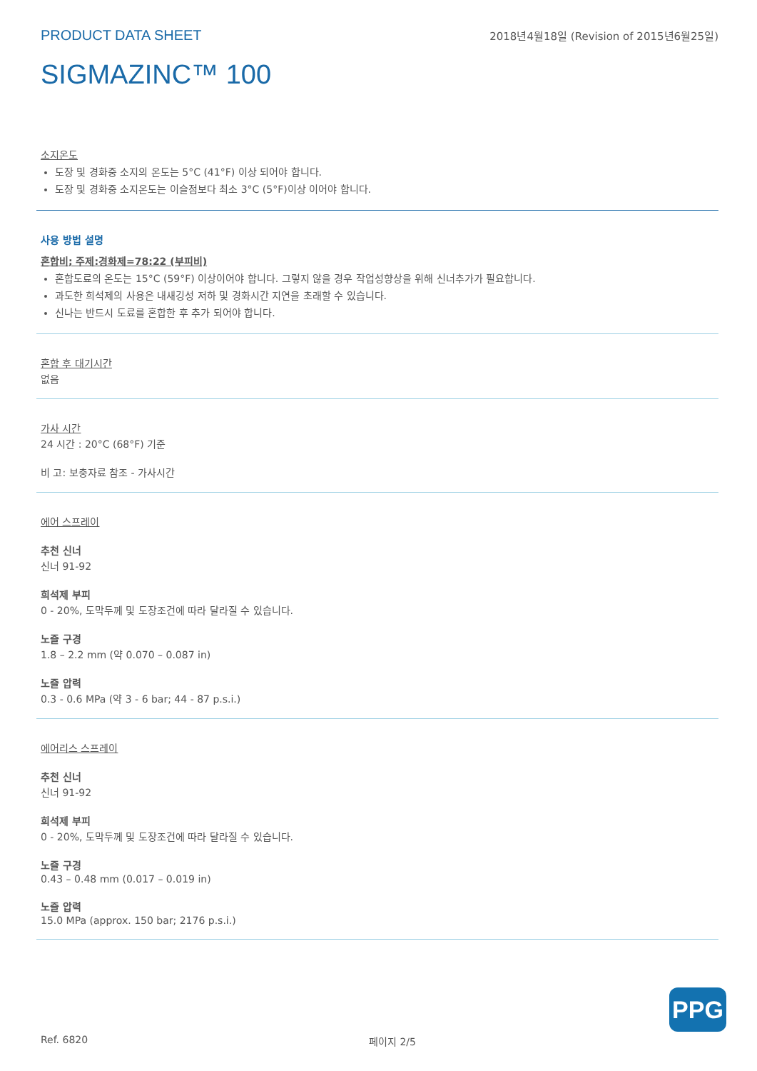PRODUCT DATA SHEET 2018년4월18일 (Revision of 2015년6월25일)
SIGMAZINC™ 100
소지온도
도장 및 경화중 소지의 온도는 5°C (41°F) 이상 되어야 합니다.
도장 및 경화중 소지온도는 이슬점보다 최소 3°C (5°F)이상 이어야 합니다.
사용 방법 설명
혼합비; 주제:경화제=78:22 (부피비)
혼합도료의 온도는 15°C (59°F) 이상이어야 합니다. 그렇지 않을 경우 작업성향상을 위해 신너추가가 필요합니다.
과도한 희석제의 사용은 내새깅성 저하 및 경화시간 지연을 초래할 수 있습니다.
신나는 반드시 도료를 혼합한 후 추가 되어야 합니다.
혼합 후 대기시간
없음
가사 시간
24 시간 : 20°C (68°F) 기준
비 고: 보충자료 참조 - 가사시간
에어 스프레이
추천 신너
신너 91-92
희석제 부피
0 - 20%, 도막두께 및 도장조건에 따라 달라질 수 있습니다.
노즐 구경
1.8 – 2.2 mm (약 0.070 – 0.087 in)
노즐 압력
0.3 - 0.6 MPa (약 3 - 6 bar; 44 - 87 p.s.i.)
에어리스 스프레이
추천 신너
신너 91-92
희석제 부피
0 - 20%, 도막두께 및 도장조건에 따라 달라질 수 있습니다.
노즐 구경
0.43 – 0.48 mm (0.017 – 0.019 in)
노즐 압력
15.0 MPa (approx. 150 bar; 2176 p.s.i.)
PPG
Ref. 6820 페이지 2/5